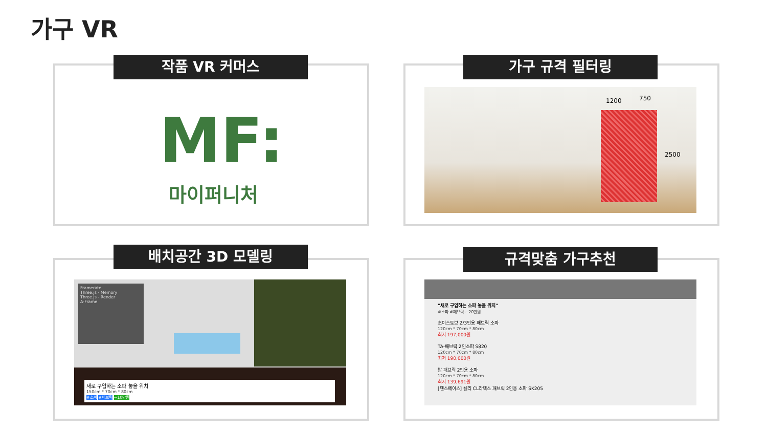가구 VR
작품 VR 커머스
MF:
마이퍼니처
가구 규격 필터링
1200 750
2500
배치공간 3D 모델링
Framerate
Three.js - Memory
Three.js - Render
A-Frame
새로 구입하는 소파 놓을 위치
150cm * 70cm * 80cm
#소파 #패브릭 ~10만원
규격맞춤 가구추천
"새로 구입하는 소파 놓을 위치"
#소파 #패브릭 ~20만원
초이스토브 2/3인용 패브릭 소파
120cm * 70cm * 80cm
최저 197,000원
TA-패브릭 2인소파 S820
120cm * 70cm * 80cm
최저 190,000원
밥 패브릭 2인용 소파
120cm * 70cm * 80cm
최저 139,691원
[텐스페이스] 켈리 CL라텍스 패브릭 2인용 소파 SK205